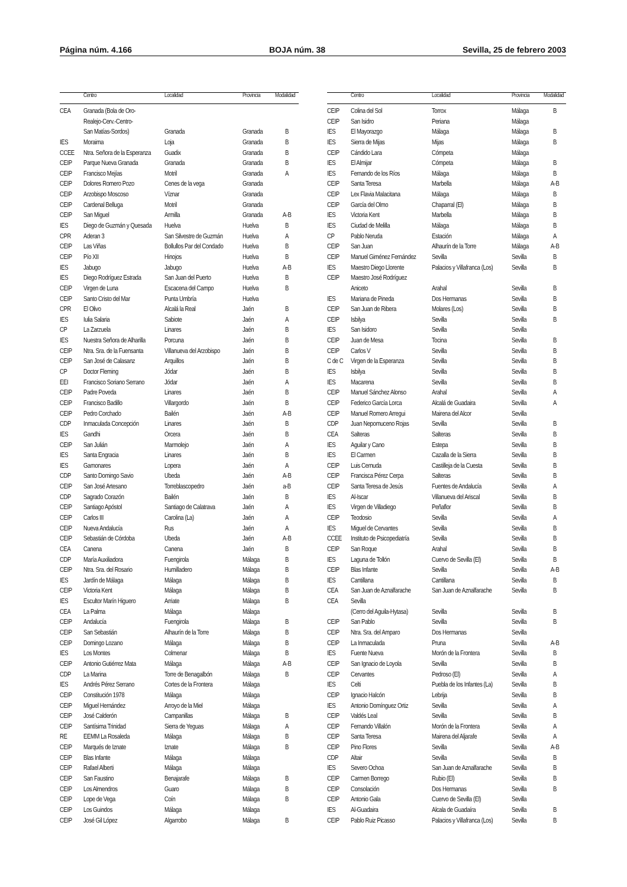Página núm. 4.166 BOJA núm. 38 Sevilla, 25 de febrero 2003
| | Centro | Localidad | Provincia | Modalidad |
| --- | --- | --- | --- | --- |
| CEA | Granada (Bola de Oro- | | | |
| | Realejo-Cerv.-Centro- | | | |
| | San Matías-Sordos) | Granada | Granada | B |
| IES | Moraima | Loja | Granada | B |
| CCEE | Ntra. Señora de la Esperanza | Guadix | Granada | B |
| CEIP | Parque Nueva Granada | Granada | Granada | B |
| CEIP | Francisco Mejías | Motril | Granada | A |
| CEIP | Dolores Romero Pozo | Cenes de la vega | Granada | |
| CEIP | Arzobispo Moscoso | Víznar | Granada | |
| CEIP | Cardenal Belluga | Motril | Granada | |
| CEIP | San Miguel | Armilla | Granada | A-B |
| IES | Diego de Guzmán y Quesada | Huelva | Huelva | B |
| CPR | Aderan 3 | San Silvestre de Guzmán | Huelva | A |
| CEIP | Las Viñas | Bollullos Par del Condado | Huelva | B |
| CEIP | Pío XII | Hinojos | Huelva | B |
| IES | Jabugo | Jabugo | Huelva | A-B |
| IES | Diego Rodríguez Estrada | San Juan del Puerto | Huelva | B |
| CEIP | Virgen de Luna | Escacena del Campo | Huelva | B |
| CEIP | Santo Cristo del Mar | Punta Umbría | Huelva | |
| CPR | El Olivo | Alcalá la Real | Jaén | B |
| IES | Iulia Salaria | Sabiote | Jaén | A |
| CP | La Zarzuela | Linares | Jaén | B |
| IES | Nuestra Señora de Alharilla | Porcuna | Jaén | B |
| CEIP | Ntra. Sra. de la Fuensanta | Villanueva del Arzobispo | Jaén | B |
| CEIP | San José de Calasanz | Arquillos | Jaén | B |
| CP | Doctor Fleming | Jódar | Jaén | B |
| EEI | Francisco Soriano Serrano | Jódar | Jaén | A |
| CEIP | Padre Poveda | Linares | Jaén | B |
| CEIP | Francisco Badillo | Villargordo | Jaén | B |
| CEIP | Pedro Corchado | Bailén | Jaén | A-B |
| CDP | Inmaculada Concepción | Linares | Jaén | B |
| IES | Gandhi | Orcera | Jaén | B |
| CEIP | San Julián | Marmolejo | Jaén | A |
| IES | Santa Engracia | Linares | Jaén | B |
| IES | Gamonares | Lopera | Jaén | A |
| CDP | Santo Domingo Savio | Ubeda | Jaén | A-B |
| CEIP | San José Artesano | Torreblascopedro | Jaén | a-B |
| CDP | Sagrado Corazón | Bailén | Jaén | B |
| CEIP | Santiago Apóstol | Santiago de Calatrava | Jaén | A |
| CEIP | Carlos III | Carolina (La) | Jaén | A |
| CEIP | Nueva Andalucía | Rus | Jaén | A |
| CEIP | Sebastián de Córdoba | Ubeda | Jaén | A-B |
| CEA | Canena | Canena | Jaén | B |
| CDP | María Auxiliadora | Fuengirola | Málaga | B |
| CEIP | Ntra. Sra. del Rosario | Humilladero | Málaga | B |
| IES | Jardín de Málaga | Málaga | Málaga | B |
| CEIP | Victoria Kent | Málaga | Málaga | B |
| IES | Escultor Marín Higuero | Arriate | Málaga | B |
| CEA | La Palma | Málaga | Málaga | |
| CEIP | Andalucía | Fuengirola | Málaga | B |
| CEIP | San Sebastián | Alhaurín de la Torre | Málaga | B |
| CEIP | Domingo Lozano | Málaga | Málaga | B |
| IES | Los Montes | Colmenar | Málaga | B |
| CEIP | Antonio Gutiérrez Mata | Málaga | Málaga | A-B |
| CDP | La Marina | Torre de Benagalbón | Málaga | B |
| IES | Andrés Pérez Serrano | Cortes de la Frontera | Málaga | |
| CEIP | Constitución 1978 | Málaga | Málaga | |
| CEIP | Miguel Hernández | Arroyo de la Miel | Málaga | |
| CEIP | José Calderón | Campanillas | Málaga | B |
| CEIP | Santísima Trinidad | Sierra de Yeguas | Málaga | A |
| RE | EEMM La Rosaleda | Málaga | Málaga | B |
| CEIP | Marqués de Iznate | Iznate | Málaga | B |
| CEIP | Blas Infante | Málaga | Málaga | |
| CEIP | Rafael Alberti | Málaga | Málaga | |
| CEIP | San Faustino | Benajarafe | Málaga | B |
| CEIP | Los Almendros | Guaro | Málaga | B |
| CEIP | Lope de Vega | Coín | Málaga | B |
| CEIP | Los Guindos | Málaga | Málaga | |
| CEIP | José Gil López | Algarrobo | Málaga | B |
| | Centro | Localidad | Provincia | Modalidad |
| --- | --- | --- | --- | --- |
| CEIP | Colina del Sol | Torrox | Málaga | B |
| CEIP | San Isidro | Periana | Málaga | |
| IES | El Mayorazgo | Málaga | Málaga | B |
| IES | Sierra de Mijas | Mijas | Málaga | B |
| CEIP | Cándido Lara | Cómpeta | Málaga | |
| IES | El Almijar | Cómpeta | Málaga | B |
| IES | Fernando de los Ríos | Málaga | Málaga | B |
| CEIP | Santa Teresa | Marbella | Málaga | A-B |
| CEIP | Lex Flavia Malacitana | Málaga | Málaga | B |
| CEIP | García del Olmo | Chaparral (El) | Málaga | B |
| IES | Victoria Kent | Marbella | Málaga | B |
| IES | Ciudad de Melilla | Málaga | Málaga | B |
| CP | Pablo Neruda | Estación | Málaga | A |
| CEIP | San Juan | Alhaurín de la Torre | Málaga | A-B |
| CEIP | Manuel Giménez Fernández | Sevilla | Sevilla | B |
| IES | Maestro Diego Llorente | Palacios y Villafranca (Los) | Sevilla | B |
| CEIP | Maestro José Rodríguez | | | |
| | Aniceto | Arahal | Sevilla | B |
| IES | Mariana de Pineda | Dos Hermanas | Sevilla | B |
| CEIP | San Juan de Ribera | Molares (Los) | Sevilla | B |
| CEIP | Isbilya | Sevilla | Sevilla | B |
| IES | San Isidoro | Sevilla | Sevilla | |
| CEIP | Juan de Mesa | Tocina | Sevilla | B |
| CEIP | Carlos V | Sevilla | Sevilla | B |
| C de C | Virgen de la Esperanza | Sevilla | Sevilla | B |
| IES | Isbilya | Sevilla | Sevilla | B |
| IES | Macarena | Sevilla | Sevilla | B |
| CEIP | Manuel Sánchez Alonso | Arahal | Sevilla | A |
| CEIP | Federico García Lorca | Alcalá de Guadaira | Sevilla | A |
| CEIP | Manuel Romero Arregui | Mairena del Alcor | Sevilla | |
| CDP | Juan Nepomuceno Rojas | Sevilla | Sevilla | B |
| CEA | Salteras | Salteras | Sevilla | B |
| IES | Aguilar y Cano | Estepa | Sevilla | B |
| IES | El Carmen | Cazalla de la Sierra | Sevilla | B |
| CEIP | Luis Cernuda | Castilleja de la Cuesta | Sevilla | B |
| CEIP | Francisca Pérez Cerpa | Salteras | Sevilla | B |
| CEIP | Santa Teresa de Jesús | Fuentes de Andalucía | Sevilla | A |
| IES | Al-Iscar | Villanueva del Ariscal | Sevilla | B |
| IES | Virgen de Villadiego | Peñaflor | Sevilla | B |
| CEIP | Teodosio | Sevilla | Sevilla | A |
| IES | Miguel de Cervantes | Sevilla | Sevilla | B |
| CCEE | Instituto de Psicopediatría | Sevilla | Sevilla | B |
| CEIP | San Roque | Arahal | Sevilla | B |
| IES | Laguna de Tollón | Cuervo de Sevilla (El) | Sevilla | B |
| CEIP | Blas Infante | Sevilla | Sevilla | A-B |
| IES | Cantillana | Cantillana | Sevilla | B |
| CEA | San Juan de Aznalfarache | San Juan de Aznalfarache | Sevilla | B |
| CEA | Sevilla | | | |
| | (Cerro del Aguila-Hytasa) | Sevilla | Sevilla | B |
| CEIP | San Pablo | Sevilla | Sevilla | B |
| CEIP | Ntra. Sra. del Amparo | Dos Hermanas | Sevilla | |
| CEIP | La Inmaculada | Pruna | Sevilla | A-B |
| IES | Fuente Nueva | Morón de la Frontera | Sevilla | B |
| CEIP | San Ignacio de Loyola | Sevilla | Sevilla | B |
| CEIP | Cervantes | Pedroso (El) | Sevilla | A |
| IES | Celti | Puebla de los Infantes (La) | Sevilla | B |
| CEIP | Ignacio Halcón | Lebrija | Sevilla | B |
| IES | Antonio Domínguez Ortiz | Sevilla | Sevilla | A |
| CEIP | Valdés Leal | Sevilla | Sevilla | B |
| CEIP | Fernando Villalón | Morón de la Frontera | Sevilla | A |
| CEIP | Santa Teresa | Mairena del Aljarafe | Sevilla | A |
| CEIP | Pino Flores | Sevilla | Sevilla | A-B |
| CDP | Altair | Sevilla | Sevilla | B |
| IES | Severo Ochoa | San Juan de Aznalfarache | Sevilla | B |
| CEIP | Carmen Borrego | Rubio (El) | Sevilla | B |
| CEIP | Consolación | Dos Hermanas | Sevilla | B |
| CEIP | Antonio Gala | Cuervo de Sevilla (El) | Sevilla | |
| IES | Al-Guadaira | Alcala de Guadaíra | Sevilla | B |
| CEIP | Pablo Ruiz Picasso | Palacios y Villafranca (Los) | Sevilla | B |